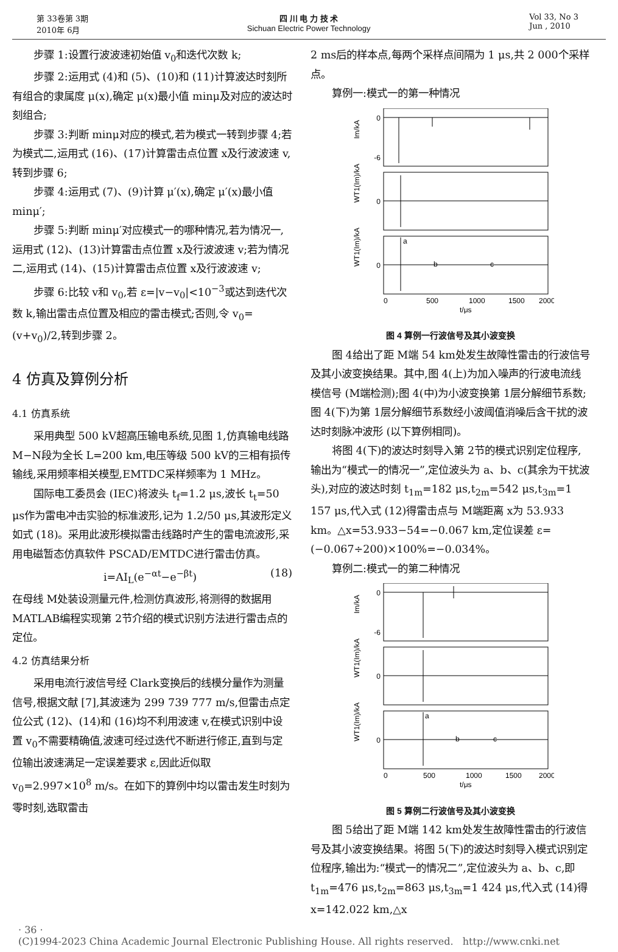第 33卷第 3期
2010年 6月
四 川 电 力 技 术
Sichuan Electric Power Technology
Vol 33, No 3
Jun , 2010
步骤 1:设置行波波速初始值 v<sub>0</sub>和迭代次数 k;
步骤 2:运用式 (4)和 (5)、(10)和 (11)计算波达时刻所有组合的隶属度 μ(x),确定 μ(x)最小值 minμ及对应的波达时刻组合;
步骤 3:判断 minμ对应的模式,若为模式一转到步骤 4;若为模式二,运用式 (16)、(17)计算雷击点位置 x及行波波速 v,转到步骤 6;
步骤 4:运用式 (7)、(9)计算 μ′(x),确定 μ′(x)最小值 minμ′;
步骤 5:判断 minμ′对应模式一的哪种情况,若为情况一,运用式 (12)、(13)计算雷击点位置 x及行波波速 v;若为情况二,运用式 (14)、(15)计算雷击点位置 x及行波波速 v;
步骤 6:比较 v和 v<sub>0</sub>,若 ε=|v−v<sub>0</sub>|<10<sup>−3</sup>或达到迭代次数 k,输出雷击点位置及相应的雷击模式;否则,令 v<sub>0</sub>=(v+v<sub>0</sub>)/2,转到步骤 2。
4 仿真及算例分析
4.1 仿真系统
采用典型 500 kV超高压输电系统,见图 1,仿真输电线路 M−N段为全长 L=200 km,电压等级 500 kV的三相有损传输线,采用频率相关模型,EMTDC采样频率为 1 MHz。
国际电工委员会 (IEC)将波头 t<sub>f</sub>=1.2 μs,波长 t<sub>t</sub>=50 μs作为雷电冲击实验的标准波形,记为 1.2/50 μs,其波形定义如式 (18)。采用此波形模拟雷击线路时产生的雷电流波形,采用电磁暂态仿真软件 PSCAD/EMTDC进行雷击仿真。
i=AI<sub>L</sub>(e<sup>−αt</sup>−e<sup>−βt</sup>) (18)
在母线 M处装设测量元件,检测仿真波形,将测得的数据用 MATLAB编程实现第 2节介绍的模式识别方法进行雷击点的定位。
4.2 仿真结果分析
采用电流行波信号经 Clark变换后的线模分量作为测量信号,根据文献 [7],其波速为 299 739 777 m/s,但雷击点定位公式 (12)、(14)和 (16)均不利用波速 v,在模式识别中设置 v<sub>0</sub>不需要精确值,波速可经过迭代不断进行修正,直到与定位输出波速满足一定误差要求 ε,因此近似取 v<sub>0</sub>=2.997×10<sup>8</sup> m/s。在如下的算例中均以雷击发生时刻为零时刻,选取雷击
2 ms后的样本点,每两个采样点间隔为 1 μs,共 2 000个采样点。
算例一:模式一的第一种情况
0
-6
0
0
0
500
1000
1500
2000
t/μs
a
b
c
Im/kA
WT1(Im)/kA
WT1(Im)/kA
图 4 算例一行波信号及其小波变换
图 4给出了距 M端 54 km处发生故障性雷击的行波信号及其小波变换结果。其中,图 4(上)为加入噪声的行波电流线模信号 (M端检测);图 4(中)为小波变换第 1层分解细节系数;图 4(下)为第 1层分解细节系数经小波阈值消噪后含干扰的波达时刻脉冲波形 (以下算例相同)。
将图 4(下)的波达时刻导入第 2节的模式识别定位程序,输出为“模式一的情况一”,定位波头为 a、b、c(其余为干扰波头),对应的波达时刻 t<sub>1m</sub>=182 μs,t<sub>2m</sub>=542 μs,t<sub>3m</sub>=1 157 μs,代入式 (12)得雷击点与 M端距离 x为 53.933 km。△x=53.933−54=−0.067 km,定位误差 ε=(−0.067÷200)×100%=−0.034%。
算例二:模式一的第二种情况
0
-6
0
0
0
500
1000
1500
2000
t/μs
a
b
c
Im/kA
WT1(Im)/kA
WT1(Im)/kA
图 5 算例二行波信号及其小波变换
图 5给出了距 M端 142 km处发生故障性雷击的行波信号及其小波变换结果。将图 5(下)的波达时刻导入模式识别定位程序,输出为:“模式一的情况二”,定位波头为 a、b、c,即 t<sub>1m</sub>=476 μs,t<sub>2m</sub>=863 μs,t<sub>3m</sub>=1 424 μs,代入式 (14)得 x=142.022 km,△x
· 36 ·
(C)1994-2023 China Academic Journal Electronic Publishing House. All rights reserved. http://www.cnki.net